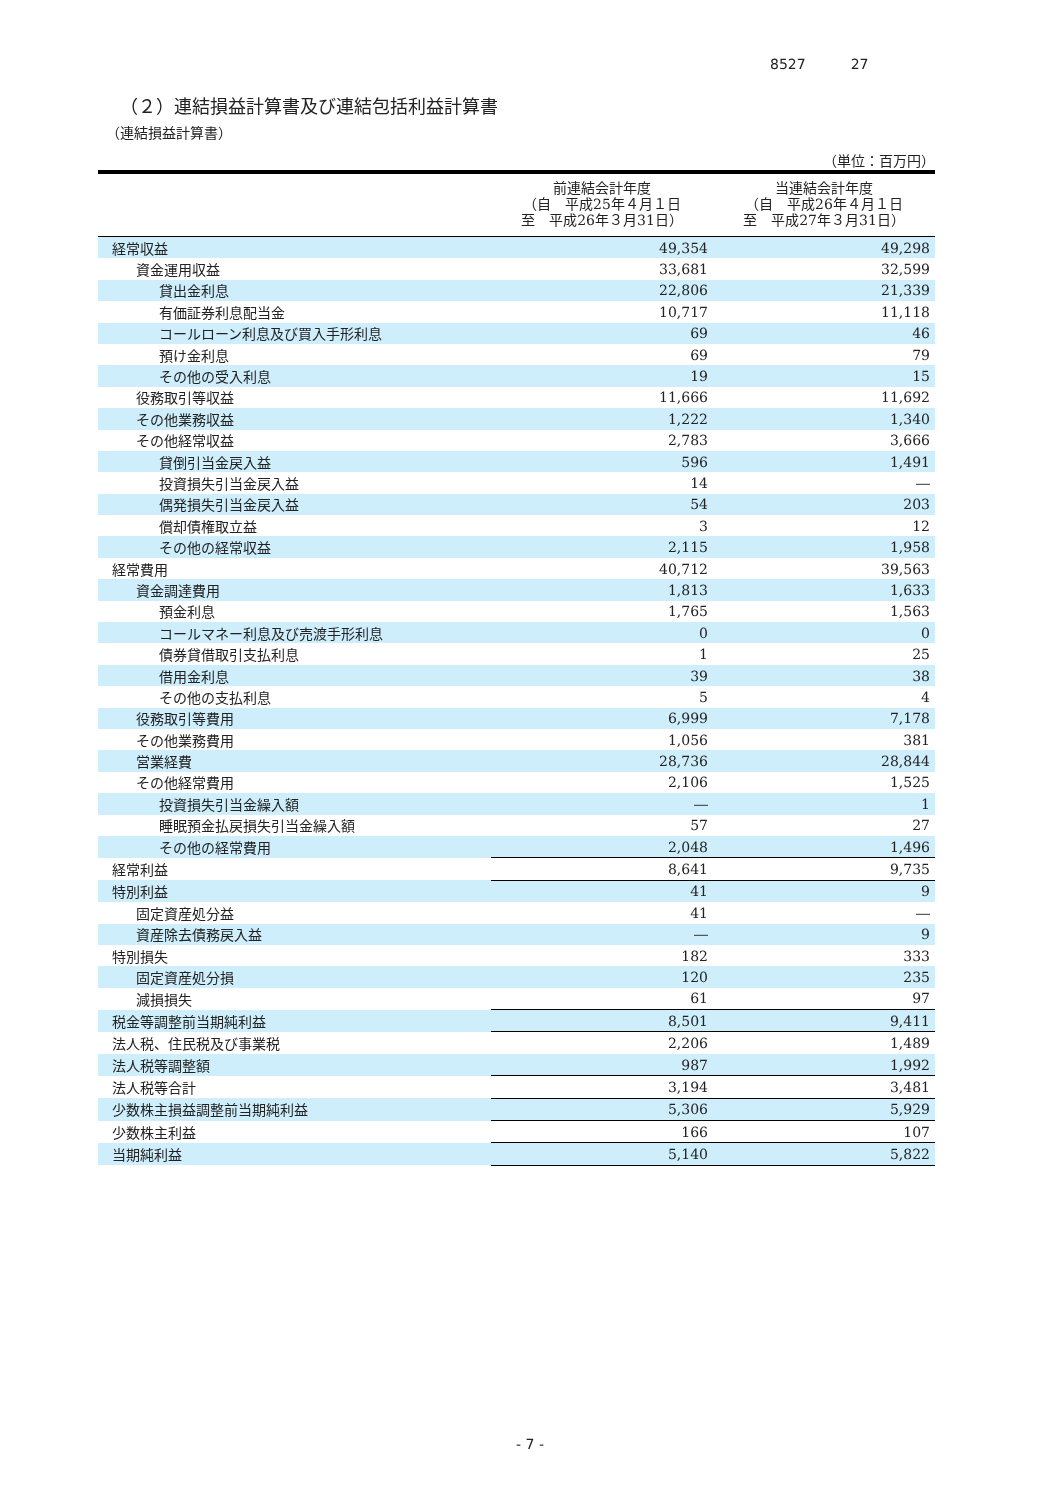8527 27
（２）連結損益計算書及び連結包括利益計算書
（連結損益計算書）
（単位：百万円）
| | 前連結会計年度 （自 平成25年４月１日 至 平成26年３月31日） | 当連結会計年度 （自 平成26年４月１日 至 平成27年３月31日） |
| --- | --- | --- |
| 経常収益 | 49,354 | 49,298 |
| 資金運用収益 | 33,681 | 32,599 |
| 貸出金利息 | 22,806 | 21,339 |
| 有価証券利息配当金 | 10,717 | 11,118 |
| コールローン利息及び買入手形利息 | 69 | 46 |
| 預け金利息 | 69 | 79 |
| その他の受入利息 | 19 | 15 |
| 役務取引等収益 | 11,666 | 11,692 |
| その他業務収益 | 1,222 | 1,340 |
| その他経常収益 | 2,783 | 3,666 |
| 貸倒引当金戻入益 | 596 | 1,491 |
| 投資損失引当金戻入益 | 14 | ― |
| 偶発損失引当金戻入益 | 54 | 203 |
| 償却債権取立益 | 3 | 12 |
| その他の経常収益 | 2,115 | 1,958 |
| 経常費用 | 40,712 | 39,563 |
| 資金調達費用 | 1,813 | 1,633 |
| 預金利息 | 1,765 | 1,563 |
| コールマネー利息及び売渡手形利息 | 0 | 0 |
| 債券貸借取引支払利息 | 1 | 25 |
| 借用金利息 | 39 | 38 |
| その他の支払利息 | 5 | 4 |
| 役務取引等費用 | 6,999 | 7,178 |
| その他業務費用 | 1,056 | 381 |
| 営業経費 | 28,736 | 28,844 |
| その他経常費用 | 2,106 | 1,525 |
| 投資損失引当金繰入額 | ― | 1 |
| 睡眠預金払戻損失引当金繰入額 | 57 | 27 |
| その他の経常費用 | 2,048 | 1,496 |
| 経常利益 | 8,641 | 9,735 |
| 特別利益 | 41 | 9 |
| 固定資産処分益 | 41 | ― |
| 資産除去債務戻入益 | ― | 9 |
| 特別損失 | 182 | 333 |
| 固定資産処分損 | 120 | 235 |
| 減損損失 | 61 | 97 |
| 税金等調整前当期純利益 | 8,501 | 9,411 |
| 法人税、住民税及び事業税 | 2,206 | 1,489 |
| 法人税等調整額 | 987 | 1,992 |
| 法人税等合計 | 3,194 | 3,481 |
| 少数株主損益調整前当期純利益 | 5,306 | 5,929 |
| 少数株主利益 | 166 | 107 |
| 当期純利益 | 5,140 | 5,822 |
- 7 -